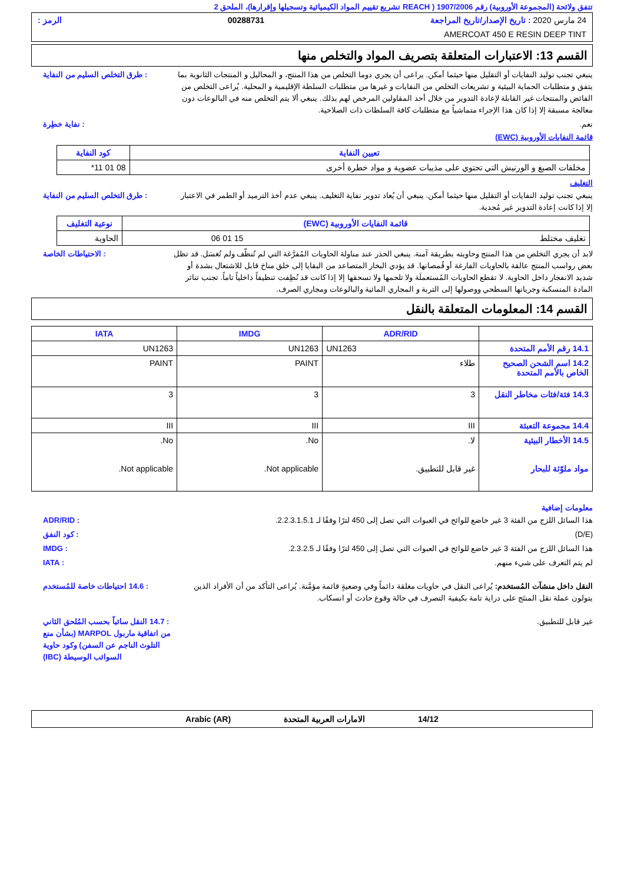تتفق ولائحة (المجموعة الأوروبية) رقم 1907/2006 ( REACH تشريع تقييم المواد الكيميائية وتسجيلها وإقرارها)، الملحق 2
24 مارس 2020 : تاريخ الإصدار/تاريخ المراجعة 00288731 الرمز :
AMERCOAT 450 E RESIN DEEP TINT
القسم 13: الاعتبارات المتعلقة بتصريف المواد والتخلص منها
ينبغي تجنب توليد النفايات أو التقليل منها حيثما أمكن. يراعى أن يجري دوما التخلص من هذا المنتج، و المحاليل و المنتجات الثانوية بما يتفق و متطلبات الحماية البيئية و تشريعات التخلص من النفايات و غيرها من متطلبات السلطة الإقليمية و المحلية. يُراعى التخلص من الفائض والمنتجات غير القابلة لإعادة التدوير من خلال أحد المقاولين المرخص لهم بذلك. ينبغي ألا يتم التخلص منه في البالوعات دون معالجة مسبقة إلا إذا كان هذا الإجراء متماشياً مع متطلبات كافة السلطات ذات الصلاحية.
: طرق التخلص السليم من النفاية
نعم. : نفاية خطِرة
قائمة النفايات الأوروبية (EWC)
| تعيين النفاية | كود النفاية |
| --- | --- |
| مخلفات الصبغ و الورنيش التي تحتوي على مذيبات عضوية و مواد خطرة أخرى | 08 01 11* |
التغليف
ينبغي تجنب توليد النفايات أو التقليل منها حيثما أمكن. ينبغي أن يُعاد تدوير نفاية التغليف. ينبغي عدم أخذ الترميد أو الطمر في الاعتبار إلا إذا كانت إعادة التدوير غير مُجدية.
: طرق التخلص السليم من النفاية
| قائمة النفايات الأوروبية (EWC) | نوعية التغليف |
| --- | --- |
| تغليف مختلط 15 01 06 | الحاوية |
لابد أن يجري التخلص من هذا المنتج وحاويته بطريقة آمنة. ينبغي الحذر عند مناولة الحاويات المُفرَّغة التي لم تُنظّف ولم تُغسَل. قد تظل بعض رواسب المنتج عالقة بالحاويات الفارغة أو قُمصانها. قد يؤدي البخار المتصاعد من البقايا إلى خلق مناخ قابل للاشتعال بشدة أو شديد الانفجار داخل الحاوية. لا تقطع الحاويات المُستعملَة ولا تلحمها ولا تسحقها إلا إذا كانت قد نُظِفت تنظيفاً داخلياً تاماً. تجنب تناثر المادة المنسكبة وجريانها السطحي ووصولها إلى التربة و المجاري المائية والبالوعات ومجاري الصرف.
: الاحتياطات الخاصة
القسم 14: المعلومات المتعلقة بالنقل
| | ADR/RID | IMDG | IATA |
| --- | --- | --- | --- |
| 14.1 رقم الأمم المتحدة | UN1263 | UN1263 | UN1263 |
| 14.2 اسم الشحن الصحيح الخاص بالأمم المتحدة | طلاء | PAINT | PAINT |
| 14.3 فئة/فئات مخاطر النقل | 3 | 3 | 3 |
| 14.4 مجموعة التعبئة | III | III | III |
| 14.5 الأخطار البيئية مواد ملوّثة للبحار | لا. غير قابل للتطبيق. | No. Not applicable. | No. Not applicable. |
معلومات إضافية
هذا السائل اللزج من الفئة 3 غير خاضع للوائح في العبوات التي تصل إلى 450 لترًا وفقًا لـ 2.2.3.1.5.1.
: ADR/RID
(D/E) : كود النفق
هذا السائل اللزج من الفئة 3 غير خاضع للوائح في العبوات التي تصل إلى 450 لترًا وفقًا لـ 2.3.2.5.
: IMDG
لم يتم التعرف على شيء منهم. : IATA
النقل داخل منشآت المُستخدم: يُراعى النقل في حاويات مغلقة دائماً وفي وضعيةٍ قائمة مؤمَّنة. يُراعى التأكد من أن الأفراد الذين يتولون عملة نقل المنتَج على دراية تامة بكيفية التصرف في حالة وقوع حادث أو انسكاب.
: 14.6 احتياطات خاصة للمُستخدم
غير قابل للتطبيق. : 14.7 النقل سائباً بحسب المُلحق الثاني من اتفاقية ماربول MARPOL (بشأن منع التلوث الناجم عن السفن) وكود حاوية السوائب الوسيطة (IBC)
14/12 الامارات العربية المتحدة Arabic (AR)